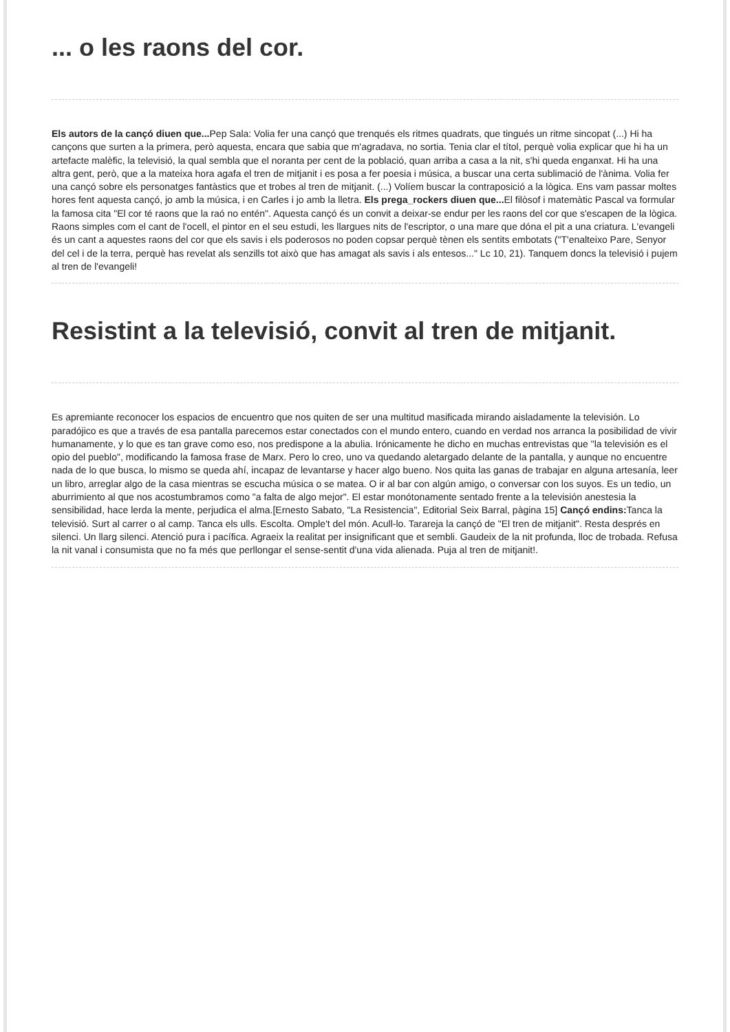... o les raons del cor.
Els autors de la cançó diuen que... Pep Sala: Volia fer una cançó que trenqués els ritmes quadrats, que tingués un ritme sincopat (...) Hi ha cançons que surten a la primera, però aquesta, encara que sabia que m'agradava, no sortia. Tenia clar el títol, perquè volia explicar que hi ha un artefacte malèfic, la televisió, la qual sembla que el noranta per cent de la població, quan arriba a casa a la nit, s'hi queda enganxat. Hi ha una altra gent, però, que a la mateixa hora agafa el tren de mitjanit i es posa a fer poesia i música, a buscar una certa sublimació de l'ànima. Volia fer una cançó sobre els personatges fantàstics que et trobes al tren de mitjanit. (...) Volíem buscar la contraposició a la lògica. Ens vam passar moltes hores fent aquesta cançó, jo amb la música, i en Carles i jo amb la lletra. Els prega_rockers diuen que... El filòsof i matemàtic Pascal va formular la famosa cita "El cor té raons que la raó no entén". Aquesta cançó és un convit a deixar-se endur per les raons del cor que s'escapen de la lògica. Raons simples com el cant de l'ocell, el pintor en el seu estudi, les llargues nits de l'escriptor, o una mare que dóna el pit a una criatura. L'evangeli és un cant a aquestes raons del cor que els savis i els poderosos no poden copsar perquè tènen els sentits embotats ("T'enalteixo Pare, Senyor del cel i de la terra, perquè has revelat als senzills tot això que has amagat als savis i als entesos..." Lc 10, 21). Tanquem doncs la televisió i pujem al tren de l'evangeli!
Resistint a la televisió, convit al tren de mitjanit.
Es apremiante reconocer los espacios de encuentro que nos quiten de ser una multitud masificada mirando aisladamente la televisión. Lo paradójico es que a través de esa pantalla parecemos estar conectados con el mundo entero, cuando en verdad nos arranca la posibilidad de vivir humanamente, y lo que es tan grave como eso, nos predispone a la abulia. Irónicamente he dicho en muchas entrevistas que "la televisión es el opio del pueblo", modificando la famosa frase de Marx. Pero lo creo, uno va quedando aletargado delante de la pantalla, y aunque no encuentre nada de lo que busca, lo mismo se queda ahí, incapaz de levantarse y hacer algo bueno. Nos quita las ganas de trabajar en alguna artesanía, leer un libro, arreglar algo de la casa mientras se escucha música o se matea. O ir al bar con algún amigo, o conversar con los suyos. Es un tedio, un aburrimiento al que nos acostumbramos como "a falta de algo mejor". El estar monótonamente sentado frente a la televisión anestesia la sensibilidad, hace lerda la mente, perjudica el alma.[Ernesto Sabato, "La Resistencia", Editorial Seix Barral, pàgina 15] Cançó endins: Tanca la televisió. Surt al carrer o al camp. Tanca els ulls. Escolta. Omple't del món. Acull-lo. Tarareja la cançó de "El tren de mitjanit". Resta després en silenci. Un llarg silenci. Atenció pura i pacífica. Agraeix la realitat per insignificant que et sembli. Gaudeix de la nit profunda, lloc de trobada. Refusa la nit vanal i consumista que no fa més que perllongar el sense-sentit d'una vida alienada. Puja al tren de mitjanit!.